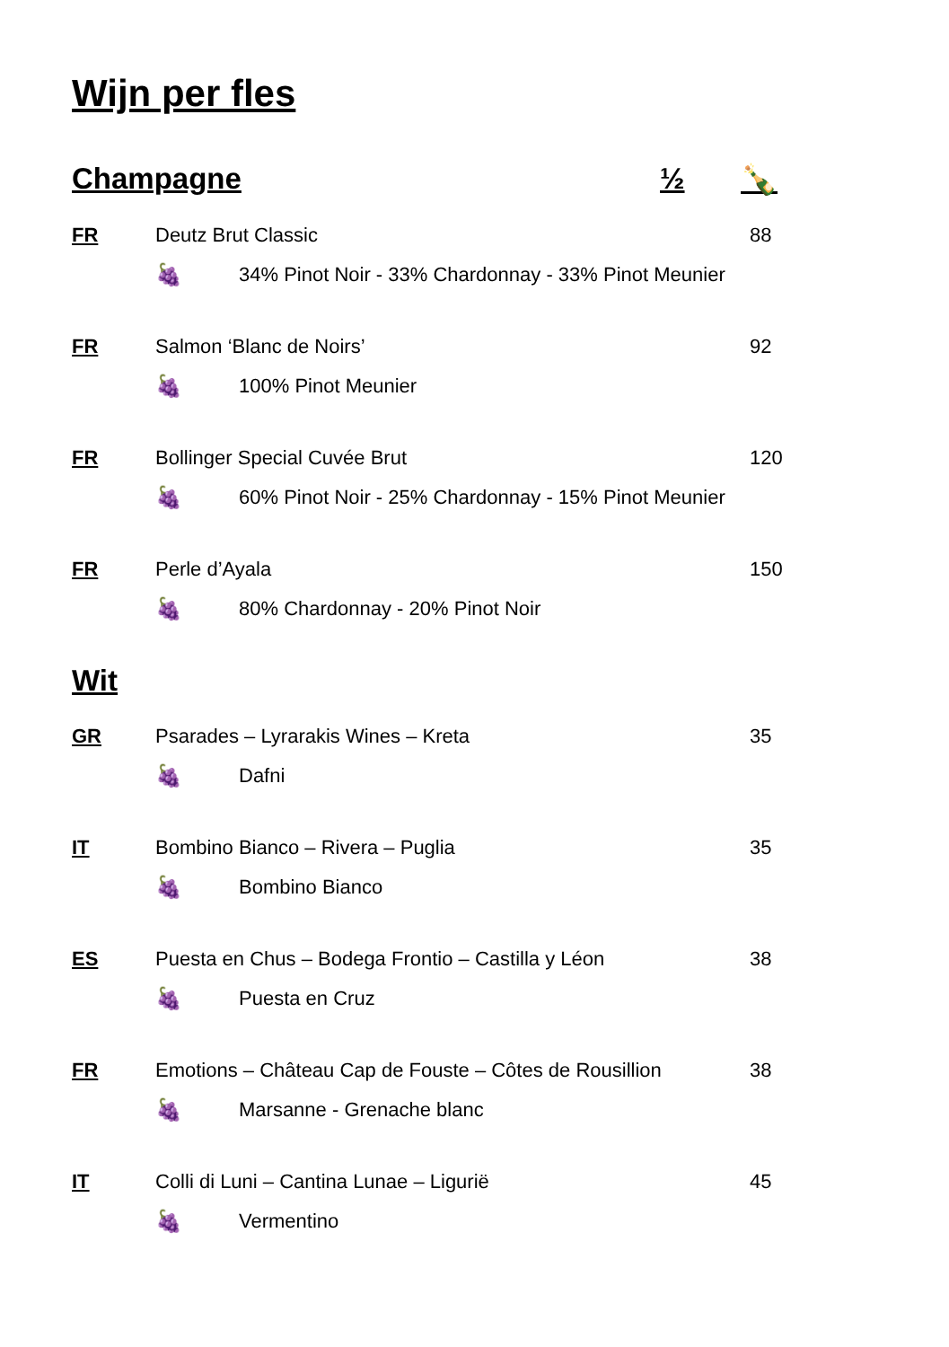Wijn per fles
Champagne ½ 🍾
FR Deutz Brut Classic 88
🍇 34% Pinot Noir - 33% Chardonnay - 33% Pinot Meunier
FR Salmon ‘Blanc de Noirs’ 92
🍇 100% Pinot Meunier
FR Bollinger Special Cuvée Brut 120
🍇 60% Pinot Noir - 25% Chardonnay - 15% Pinot Meunier
FR Perle d’Ayala 150
🍇 80% Chardonnay - 20% Pinot Noir
Wit
GR Psarades – Lyrarakis Wines – Kreta 35
🍇 Dafni
IT Bombino Bianco – Rivera – Puglia 35
🍇 Bombino Bianco
ES Puesta en Chus – Bodega Frontio – Castilla y Léon 38
🍇 Puesta en Cruz
FR Emotions – Château Cap de Fouste – Côtes de Rousillion 38
🍇 Marsanne - Grenache blanc
IT Colli di Luni – Cantina Lunae – Ligurië 45
🍇 Vermentino